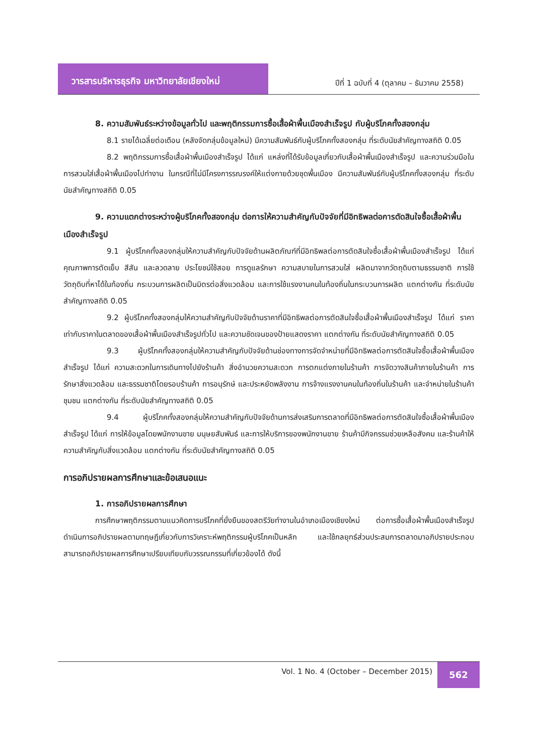วารสารบริหารธุรกิจ มหาวิทยาลัยเชียงใหม่
ปีที่ 1 ฉบับที่ 4 (ตุลาคม – ธันวาคม 2558)
8. ความสัมพันธ์ระหว่างข้อมูลทั่วไป และพฤติกรรมการซื้อเสื้อผ้าพื้นเมืองสำเร็จรูป กับผู้บริโภคทั้งสองกลุ่ม
8.1 รายได้เฉลี่ยต่อเดือน (หลังจัดกลุ่มข้อมูลใหม่) มีความสัมพันธ์กับผู้บริโภคทั้งสองกลุ่ม ที่ระดับนัยสำคัญทางสถิติ 0.05
8.2 พฤติกรรมการซื้อเสื้อผ้าพื้นเมืองสำเร็จรูป ได้แก่ แหล่งที่ได้รับข้อมูลเกี่ยวกับเสื้อผ้าพื้นเมืองสำเร็จรูป และความร่วมมือในการสวมใส่เสื้อผ้าพื้นเมืองไปทำงาน ในกรณีที่ไม่มีโครงการรณรงค์ให้แต่งกายด้วยชุดพื้นเมือง มีความสัมพันธ์กับผู้บริโภคทั้งสองกลุ่ม ที่ระดับนัยสำคัญทางสถิติ 0.05
9. ความแตกต่างระหว่างผู้บริโภคทั้งสองกลุ่ม ต่อการให้ความสำคัญกับปัจจัยที่มีอิทธิพลต่อการตัดสินใจซื้อเสื้อผ้าพื้นเมืองสำเร็จรูป
9.1 ผู้บริโภคทั้งสองกลุ่มให้ความสำคัญกับปัจจัยด้านผลิตภัณฑ์ที่มีอิทธิพลต่อการตัดสินใจซื้อเสื้อผ้าพื้นเมืองสำเร็จรูป ได้แก่ คุณภาพการตัดเย็บ สีสัน และลวดลาย ประโยชน์ใช้สอย การดูแลรักษา ความสบายในการสวมใส่ ผลิตมาจากวัตถุดิบตามธรรมชาติ การใช้วัตถุดิบที่หาได้ในท้องถิ่น กระบวนการผลิตเป็นมิตรต่อสิ่งแวดล้อม และการใช้แรงงานคนในท้องถิ่นในกระบวนการผลิต แตกต่างกัน ที่ระดับนัยสำคัญทางสถิติ 0.05
9.2 ผู้บริโภคทั้งสองกลุ่มให้ความสำคัญกับปัจจัยด้านราคาที่มีอิทธิพลต่อการตัดสินใจซื้อเสื้อผ้าพื้นเมืองสำเร็จรูป ได้แก่ ราคาเท่ากับราคาในตลาดของเสื้อผ้าพื้นเมืองสำเร็จรูปทั่วไป และความชัดเจนของป้ายแสดงราคา แตกต่างกัน ที่ระดับนัยสำคัญทางสถิติ 0.05
9.3 ผู้บริโภคทั้งสองกลุ่มให้ความสำคัญกับปัจจัยด้านช่องทางการจัดจำหน่ายที่มีอิทธิพลต่อการตัดสินใจซื้อเสื้อผ้าพื้นเมืองสำเร็จรูป ได้แก่ ความสะดวกในการเดินทางไปยังร้านค้า สิ่งอำนวยความสะดวก การตกแต่งภายในร้านค้า การจัดวางสินค้าภายในร้านค้า การรักษาสิ่งแวดล้อม และธรรมชาติโดยรอบร้านค้า การอนุรักษ์ และประหยัดพลังงาน การจ้างแรงงานคนในท้องถิ่นในร้านค้า และจำหน่ายในร้านค้าชุมชน แตกต่างกัน ที่ระดับนัยสำคัญทางสถิติ 0.05
9.4 ผู้บริโภคทั้งสองกลุ่มให้ความสำคัญกับปัจจัยด้านการส่งเสริมการตลาดที่มีอิทธิพลต่อการตัดสินใจซื้อเสื้อผ้าพื้นเมืองสำเร็จรูป ได้แก่ การให้ข้อมูลโดยพนักงานขาย มนุษยสัมพันธ์ และการให้บริการของพนักงานขาย ร้านค้ามีกิจกรรมช่วยเหลือสังคม และร้านค้าให้ความสำคัญกับสิ่งแวดล้อม แตกต่างกัน ที่ระดับนัยสำคัญทางสถิติ 0.05
การอภิปรายผลการศึกษาและข้อเสนอแนะ
1. การอภิปรายผลการศึกษา
การศึกษาพฤติกรรมตามแนวคิดการบริโภคที่ยั่งยืนของสตรีวัยทำงานในอำเภอเมืองเชียงใหม่ ต่อการซื้อเสื้อผ้าพื้นเมืองสำเร็จรูป ดำเนินการอภิปรายผลตามทฤษฎีเกี่ยวกับการวิเคราะห์พฤติกรรมผู้บริโภคเป็นหลัก และใช้กลยุทธ์ส่วนประสมการตลาดมาอภิปรายประกอบ สามารถอภิปรายผลการศึกษาเปรียบเทียบกับวรรณกรรมที่เกี่ยวข้องได้ ดังนี้
Vol. 1 No. 4 (October – December 2015)
562